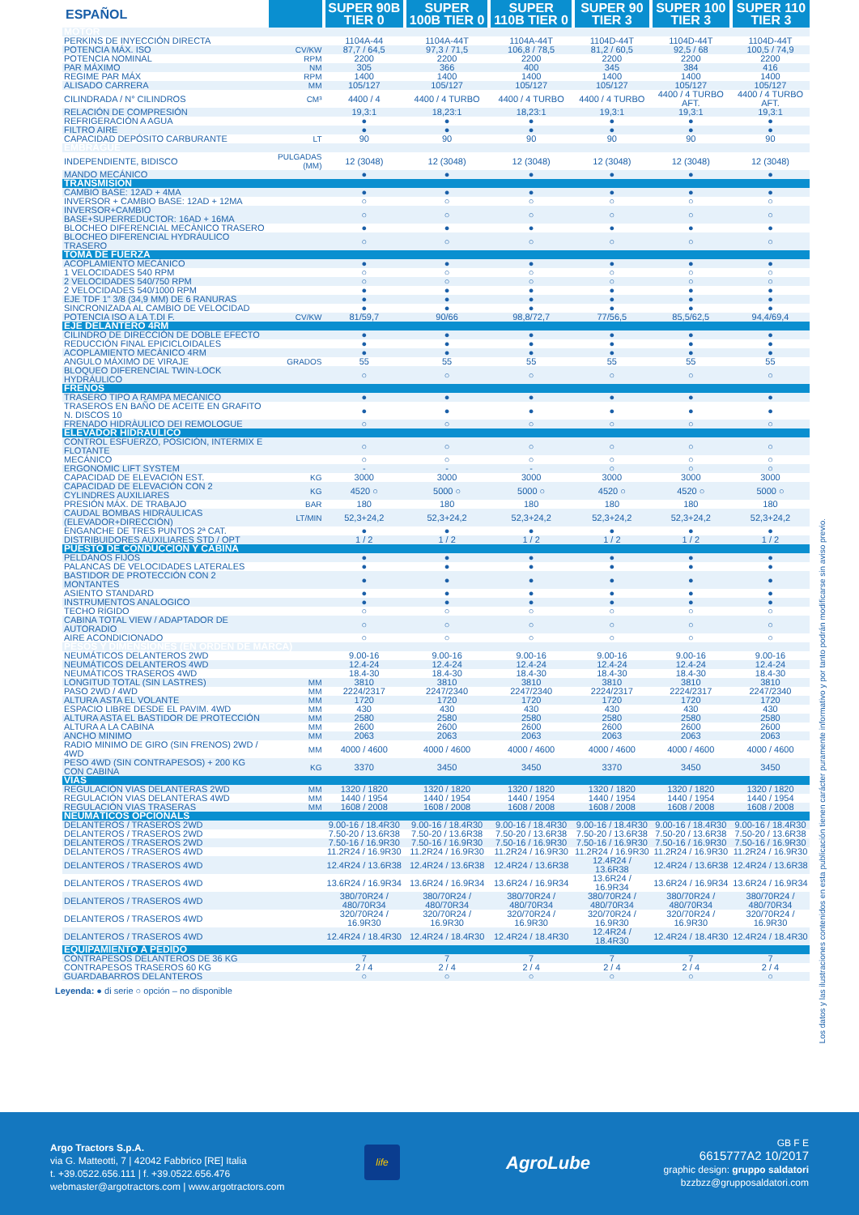| ESPAÑOL | | SUPER 90B TIER 0 | SUPER 100B TIER 0 | SUPER 110B TIER 0 | SUPER 90 TIER 3 | SUPER 100 TIER 3 | SUPER 110 TIER 3 |
| --- | --- | --- | --- | --- | --- | --- | --- |
| MOTOR | | | | | | | |
| PERKINS DE INYECCIÓN DIRECTA | | 1104A-44 | 1104A-44T | 1104A-44T | 1104D-44T | 1104D-44T | 1104D-44T |
| POTENCIA MÁX. ISO | CV/KW | 87,7 / 64,5 | 97,3 / 71,5 | 106,8 / 78,5 | 81,2 / 60,5 | 92,5 / 68 | 100,5 / 74,9 |
| POTENCIA NOMINAL | RPM | 2200 | 2200 | 2200 | 2200 | 2200 | 2200 |
| PAR MÁXIMO | NM | 305 | 366 | 400 | 345 | 384 | 416 |
| REGIME PAR MÁX | RPM | 1400 | 1400 | 1400 | 1400 | 1400 | 1400 |
| ALISADO CARRERA | MM | 105/127 | 105/127 | 105/127 | 105/127 | 105/127 | 105/127 |
| CILINDRADA / N° CILINDROS | CM³ | 4400 / 4 | 4400 / 4 TURBO | 4400 / 4 TURBO | 4400 / 4 TURBO | 4400 / 4 TURBO AFT. | 4400 / 4 TURBO AFT. |
| RELACIÓN DE COMPRESIÓN | | 19,3:1 | 18,23:1 | 18,23:1 | 19,3:1 | 19,3:1 | 19,3:1 |
| REFRIGERACIÓN A AGUA | | ● | ● | ● | ● | ● | ● |
| FILTRO AIRE | | ● | ● | ● | ● | ● | ● |
| CAPACIDAD DEPÓSITO CARBURANTE | LT | 90 | 90 | 90 | 90 | 90 | 90 |
| EMBRAGUE | | | | | | | |
| INDEPENDIENTE, BIDISCO | PULGADAS (MM) | 12 (3048) | 12 (3048) | 12 (3048) | 12 (3048) | 12 (3048) | 12 (3048) |
| MANDO MECÁNICO | | ● | ● | ● | ● | ● | ● |
| TRANSMISIÓN | | | | | | | |
| CAMBIO BASE: 12AD + 4MA | | ● | ● | ● | ● | ● | ● |
| INVERSOR + CAMBIO BASE: 12AD + 12MA | | ○ | ○ | ○ | ○ | ○ | ○ |
| INVERSOR+CAMBIO BASE+SUPERREDUCTOR: 16AD + 16MA | | ○ | ○ | ○ | ○ | ○ | ○ |
| BLOCHEO DIFERENCIAL MECÀNICO TRASERO | | ● | ● | ● | ● | ● | ● |
| BLOCHEO DIFERENCIAL HYDRÁULICO TRASERO | | ○ | ○ | ○ | ○ | ○ | ○ |
| TOMA DE FUERZA | | | | | | | |
| ACOPLAMIENTO MECÁNICO | | ● | ● | ● | ● | ● | ● |
| 1 VELOCIDADES 540 RPM | | ○ | ○ | ○ | ○ | ○ | ○ |
| 2 VELOCIDADES 540/750 RPM | | ○ | ○ | ○ | ○ | ○ | ○ |
| 2 VELOCIDADES 540/1000 RPM | | ● | ● | ● | ● | ● | ● |
| EJE TDF 1" 3/8 (34,9 MM) DE 6 RANURAS | | ● | ● | ● | ● | ● | ● |
| SINCRONIZADA AL CAMBIO DE VELOCIDAD | | ● | ● | ● | ● | ● | ● |
| POTENCIA ISO A LA T.DI F. | CV/KW | 81/59,7 | 90/66 | 98,8/72,7 | 77/56,5 | 85,5/62,5 | 94,4/69,4 |
| EJE DELANTERO 4RM | | | | | | | |
| CILINDRO DE DIRECCIÓN DE DOBLE EFECTO | | ● | ● | ● | ● | ● | ● |
| REDUCCIÓN FINAL EPICICLOIDALES | | ● | ● | ● | ● | ● | ● |
| ACOPLAMIENTO MECÀNICO 4RM | | ● | ● | ● | ● | ● | ● |
| ANGULO MÁXIMO DE VIRAJE | GRADOS | 55 | 55 | 55 | 55 | 55 | 55 |
| BLOQUEO DIFERENCIAL TWIN-LOCK HYDRÁULICO | | ○ | ○ | ○ | ○ | ○ | ○ |
| FRENOS | | | | | | | |
| TRASERO TIPO A RAMPA MECÁNICO | | ● | ● | ● | ● | ● | ● |
| TRASEROS EN BAÑO DE ACEITE EN GRAFITO N. DISCOS 10 | | ● | ● | ● | ● | ● | ● |
| FRENADO HIDRÀULICO DEI REMOLOGUE | | ○ | ○ | ○ | ○ | ○ | ○ |
| ELEVADOR HIDRÁULICO | | | | | | | |
| CONTROL ESFUERZO, POSICIÓN, INTERMIX E FLOTANTE | | ○ | ○ | ○ | ○ | ○ | ○ |
| MECÁNICO | | ○ | ○ | ○ | ○ | ○ | ○ |
| ERGONOMIC LIFT SYSTEM | | - | - | - | ○ | ○ | ○ |
| CAPACIDAD DE ELEVACIÓN EST. | KG | 3000 | 3000 | 3000 | 3000 | 3000 | 3000 |
| CAPACIDAD DE ELEVACIÓN CON 2 CYLINDRES AUXILIARES | KG | 4520 ○ | 5000 ○ | 5000 ○ | 4520 ○ | 4520 ○ | 5000 ○ |
| PRESIÓN MÁX. DE TRABAJO | BAR | 180 | 180 | 180 | 180 | 180 | 180 |
| CAUDAL BOMBAS HIDRÁULICAS (ELEVADOR+DIRECCIÓN) | LT/MIN | 52,3+24,2 | 52,3+24,2 | 52,3+24,2 | 52,3+24,2 | 52,3+24,2 | 52,3+24,2 |
| ENGANCHE DE TRES PUNTOS 2ª CAT. | | ● | ● | ● | ● | ● | ● |
| DISTRIBUIDORES AUXILIARES STD / OPT | | 1 / 2 | 1 / 2 | 1 / 2 | 1 / 2 | 1 / 2 | 1 / 2 |
| PUESTO DE CONDUCCION Y CABINA | | | | | | | |
| PELDANOS FIJOS | | ● | ● | ● | ● | ● | ● |
| PALANCAS DE VELOCIDADES LATERALES | | ● | ● | ● | ● | ● | ● |
| BASTIDOR DE PROTECCIÓN CON 2 MONTANTES | | ● | ● | ● | ● | ● | ● |
| ASIENTO STANDARD | | ● | ● | ● | ● | ● | ● |
| INSTRUMENTOS ANALOGICO | | ● | ● | ● | ● | ● | ● |
| TECHO RÍGIDO | | ○ | ○ | ○ | ○ | ○ | ○ |
| CABINA TOTAL VIEW / ADAPTADOR DE AUTORADIO | | ○ | ○ | ○ | ○ | ○ | ○ |
| AIRE ACONDICIONADO | | ○ | ○ | ○ | ○ | ○ | ○ |
| PESOS Y DIMENSIONES (EN ORDEN DE MARCA) | | | | | | | |
| NEUMÁTICOS DELANTEROS 2WD | | 9.00-16 | 9.00-16 | 9.00-16 | 9.00-16 | 9.00-16 | 9.00-16 |
| NEUMÁTICOS DELANTEROS 4WD | | 12.4-24 | 12.4-24 | 12.4-24 | 12.4-24 | 12.4-24 | 12.4-24 |
| NEUMÁTICOS TRASEROS 4WD | | 18.4-30 | 18.4-30 | 18.4-30 | 18.4-30 | 18.4-30 | 18.4-30 |
| LONGITUD TOTAL (SIN LASTRES) | MM | 3810 | 3810 | 3810 | 3810 | 3810 | 3810 |
| PASO 2WD / 4WD | MM | 2224/2317 | 2247/2340 | 2247/2340 | 2224/2317 | 2224/2317 | 2247/2340 |
| ALTURA ASTA EL VOLANTE | MM | 1720 | 1720 | 1720 | 1720 | 1720 | 1720 |
| ESPACIO LIBRE DESDE EL PAVIM. 4WD | MM | 430 | 430 | 430 | 430 | 430 | 430 |
| ALTURA ASTA EL BASTIDOR DE PROTECCIÓN | MM | 2580 | 2580 | 2580 | 2580 | 2580 | 2580 |
| ALTURA A LA CABINA | MM | 2600 | 2600 | 2600 | 2600 | 2600 | 2600 |
| ANCHO MINIMO | MM | 2063 | 2063 | 2063 | 2063 | 2063 | 2063 |
| RADIO MINIMO DE GIRO (SIN FRENOS) 2WD / 4WD | MM | 4000 / 4600 | 4000 / 4600 | 4000 / 4600 | 4000 / 4600 | 4000 / 4600 | 4000 / 4600 |
| PESO 4WD (SIN CONTRAPESOS) + 200 KG CON CABINA | KG | 3370 | 3450 | 3450 | 3370 | 3450 | 3450 |
| VIAS | | | | | | | |
| REGULACIÓN VIAS DELANTERAS 2WD | MM | 1320 / 1820 | 1320 / 1820 | 1320 / 1820 | 1320 / 1820 | 1320 / 1820 | 1320 / 1820 |
| REGULACIÓN VIAS DELANTERAS 4WD | MM | 1440 / 1954 | 1440 / 1954 | 1440 / 1954 | 1440 / 1954 | 1440 / 1954 | 1440 / 1954 |
| REGULACIÓN VIAS TRASERAS | MM | 1608 / 2008 | 1608 / 2008 | 1608 / 2008 | 1608 / 2008 | 1608 / 2008 | 1608 / 2008 |
| NEUMÁTICOS OPCIONALS | | | | | | | |
| DELANTEROS / TRASEROS 2WD | | 9.00-16 / 18.4R30 | 9.00-16 / 18.4R30 | 9.00-16 / 18.4R30 | 9.00-16 / 18.4R30 | 9.00-16 / 18.4R30 | 9.00-16 / 18.4R30 |
| DELANTEROS / TRASEROS 2WD | | 7.50-20 / 13.6R38 | 7.50-20 / 13.6R38 | 7.50-20 / 13.6R38 | 7.50-20 / 13.6R38 | 7.50-20 / 13.6R38 | 7.50-20 / 13.6R38 |
| DELANTEROS / TRASEROS 2WD | | 7.50-16 / 16.9R30 | 7.50-16 / 16.9R30 | 7.50-16 / 16.9R30 | 7.50-16 / 16.9R30 | 7.50-16 / 16.9R30 | 7.50-16 / 16.9R30 |
| DELANTEROS / TRASEROS 4WD | | 11.2R24 / 16.9R30 | 11.2R24 / 16.9R30 | 11.2R24 / 16.9R30 | 11.2R24 / 16.9R30 | 11.2R24 / 16.9R30 | 11.2R24 / 16.9R30 |
| DELANTEROS / TRASEROS 4WD | | 12.4R24 / 13.6R38 | 12.4R24 / 13.6R38 | 12.4R24 / 13.6R38 | 12.4R24 / 13.6R38 | 12.4R24 / 13.6R38 | 12.4R24 / 13.6R38 |
| DELANTEROS / TRASEROS 4WD | | 13.6R24 / 16.9R34 | 13.6R24 / 16.9R34 | 13.6R24 / 16.9R34 | 13.6R24 / 16.9R34 | 13.6R24 / 16.9R34 | 13.6R24 / 16.9R34 |
| DELANTEROS / TRASEROS 4WD | | 380/70R24 / 480/70R34 | 380/70R24 / 480/70R34 | 380/70R24 / 480/70R34 | 380/70R24 / 480/70R34 | 380/70R24 / 480/70R34 | 380/70R24 / 480/70R34 |
| DELANTEROS / TRASEROS 4WD | | 320/70R24 / 16.9R30 | 320/70R24 / 16.9R30 | 320/70R24 / 16.9R30 | 320/70R24 / 16.9R30 | 320/70R24 / 16.9R30 | 320/70R24 / 16.9R30 |
| DELANTEROS / TRASEROS 4WD | | 12.4R24 / 18.4R30 | 12.4R24 / 18.4R30 | 12.4R24 / 18.4R30 | 12.4R24 / 18.4R30 | 12.4R24 / 18.4R30 | 12.4R24 / 18.4R30 |
| EQUIPAMIENTO A PEDIDO | | | | | | | |
| CONTRAPESOS DELANTEROS DE 36 KG | | 7 | 7 | 7 | 7 | 7 | 7 |
| CONTRAPESOS TRASEROS 60 KG | | 2 / 4 | 2 / 4 | 2 / 4 | 2 / 4 | 2 / 4 | 2 / 4 |
| GUARDABARROS DELANTEROS | | ○ | ○ | ○ | ○ | ○ | ○ |
Leyenda: ● di serie ○ opción – no disponible
Los datos y las ilustraciones contenidos en esta publicación tienen carácter puramente informativo y por tanto podrán modificarse sin aviso previo.
Argo Tractors S.p.A.
via G. Matteotti, 7 | 42042 Fabbrico [RE] Italia
t. +39.0522.656.111 | f. +39.0522.656.476
webmaster@argotractors.com | www.argotractors.com
life
AgroLube
GB F E
6615777A2 10/2017
graphic design: gruppo saldatori
bzzbzz@grupposaldatori.com